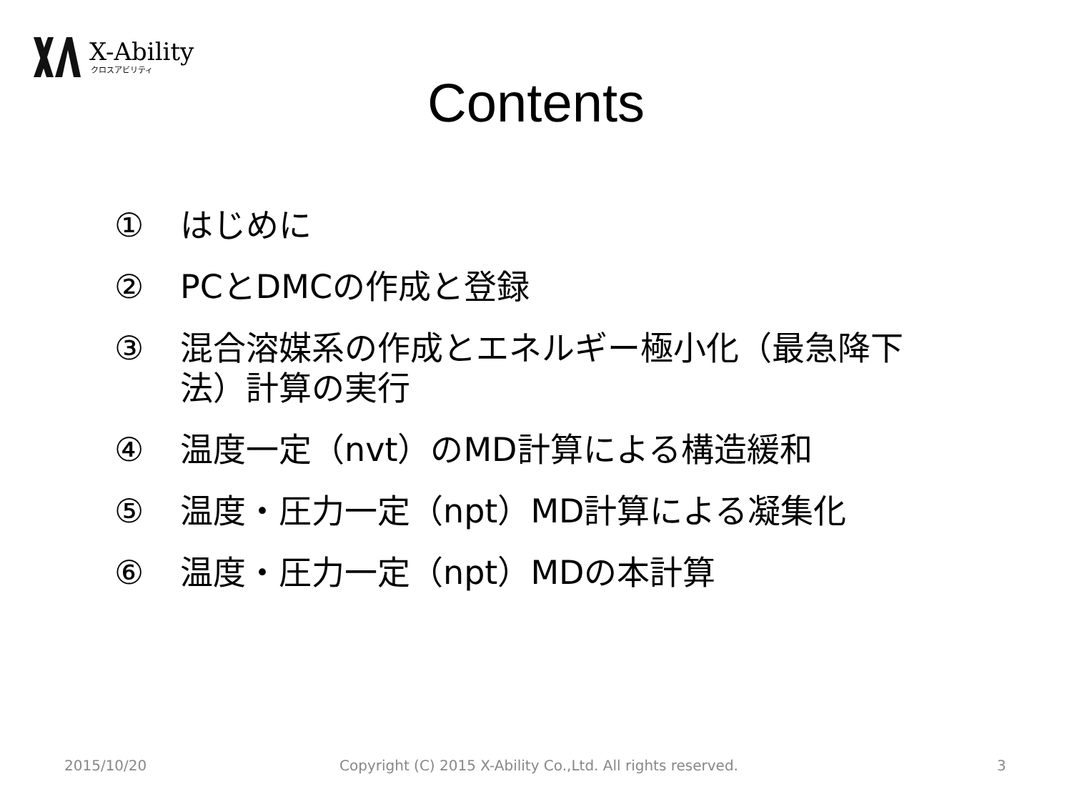X-Ability
クロスアビリティ
Contents
① はじめに
② PCとDMCの作成と登録
③ 混合溶媒系の作成とエネルギー極小化（最急降下法）計算の実行
④ 温度一定（nvt）のMD計算による構造緩和
⑤ 温度・圧力一定（npt）MD計算による凝集化
⑥ 温度・圧力一定（npt）MDの本計算
2015/10/20
Copyright (C) 2015 X-Ability Co.,Ltd. All rights reserved.
3